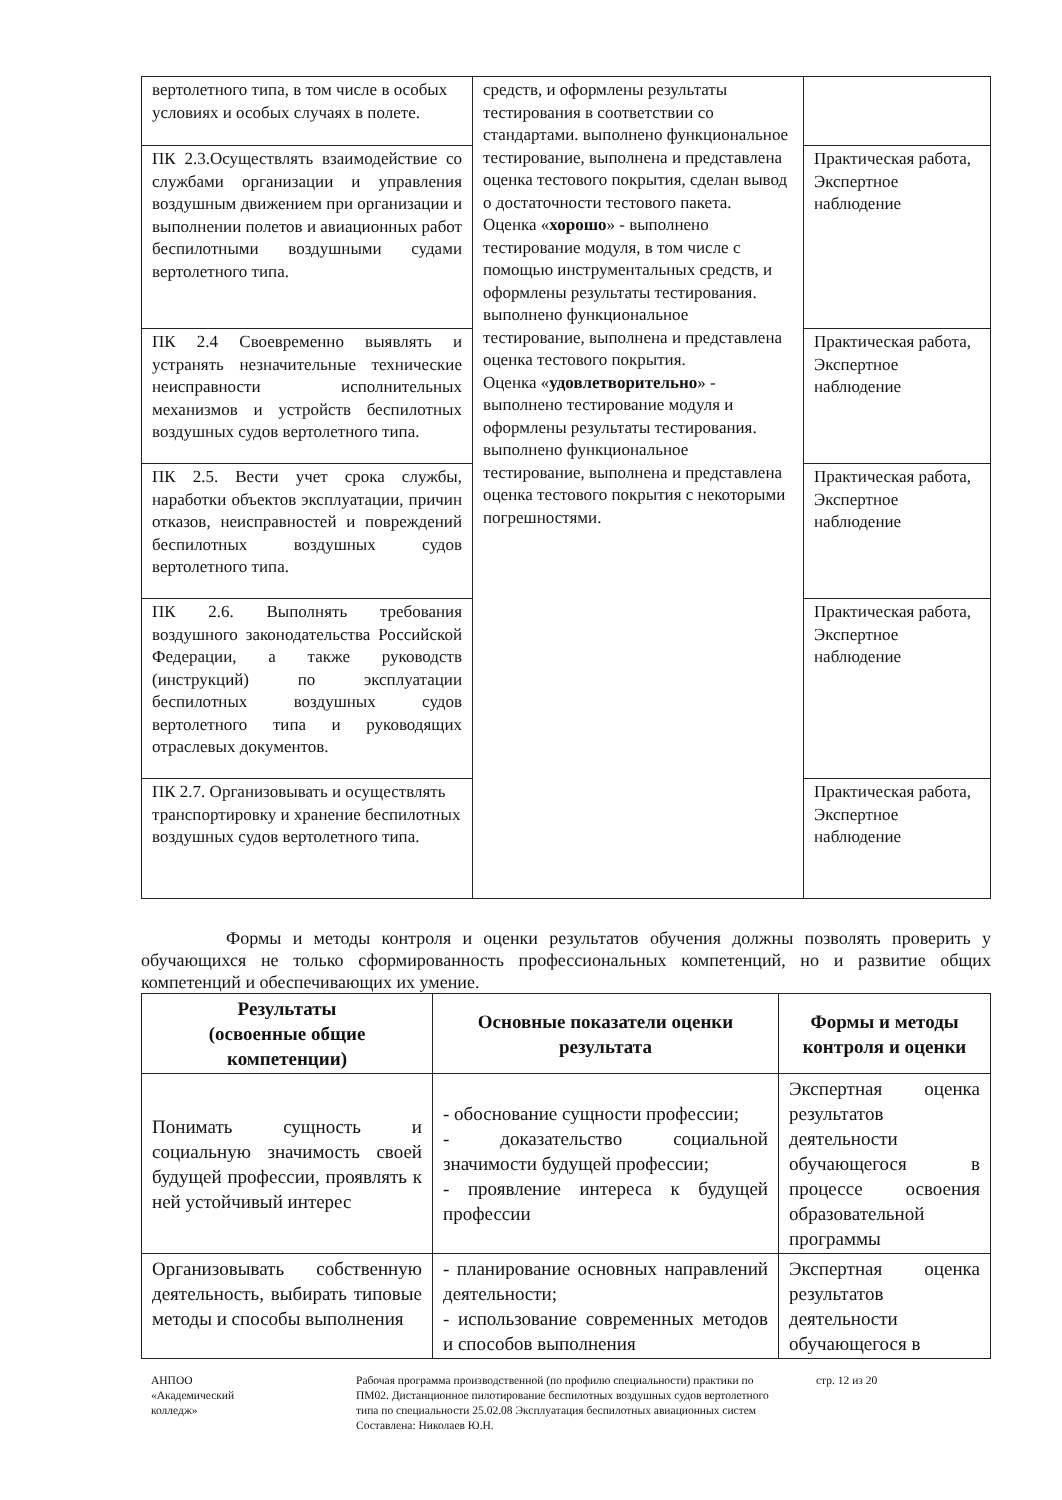| вертолетного типа, в том числе в особых условиях и особых случаях в полете. | средств, и оформлены результаты тестирования в соответствии со стандартами. выполнено функциональное тестирование, выполнена и представлена оценка тестового покрытия, сделан вывод о достаточности тестового пакета. Оценка « хорошо » - выполнено тестирование модуля, в том числе с помощью инструментальных средств, и оформлены результаты тестирования. выполнено функциональное тестирование, выполнена и представлена оценка тестового покрытия. Оценка « удовлетворительно » - выполнено тестирование модуля и оформлены результаты тестирования. выполнено функциональное тестирование, выполнена и представлена оценка тестового покрытия с некоторыми погрешностями. | |
| ПК 2.3.Осуществлять взаимодействие со службами организации и управления воздушным движением при организации и выполнении полетов и авиационных работ беспилотными воздушными судами вертолетного типа. | | Практическая работа, Экспертное наблюдение |
| ПК 2.4 Своевременно выявлять и устранять незначительные технические неисправности исполнительных механизмов и устройств беспилотных воздушных судов вертолетного типа. | | Практическая работа, Экспертное наблюдение |
| ПК 2.5. Вести учет срока службы, наработки объектов эксплуатации, причин отказов, неисправностей и повреждений беспилотных воздушных судов вертолетного типа. | | Практическая работа, Экспертное наблюдение |
| ПК 2.6. Выполнять требования воздушного законодательства Российской Федерации, а также руководств (инструкций) по эксплуатации беспилотных воздушных судов вертолетного типа и руководящих отраслевых документов. | | Практическая работа, Экспертное наблюдение |
| ПК 2.7. Организовывать и осуществлять транспортировку и хранение беспилотных воздушных судов вертолетного типа. | | Практическая работа, Экспертное наблюдение |
Формы и методы контроля и оценки результатов обучения должны позволять проверить у обучающихся не только сформированность профессиональных компетенций, но и развитие общих компетенций и обеспечивающих их умение.
| Результаты (освоенные общие компетенции) | Основные показатели оценки результата | Формы и методы контроля и оценки |
| --- | --- | --- |
| Понимать сущность и социальную значимость своей будущей профессии, проявлять к ней устойчивый интерес | - обоснование сущности профессии; - доказательство социальной значимости будущей профессии; - проявление интереса к будущей профессии | Экспертная оценка результатов деятельности обучающегося в процессе освоения образовательной программы |
| Организовывать собственную деятельность, выбирать типовые методы и способы выполнения | - планирование основных направлений деятельности; - использование современных методов и способов выполнения | Экспертная оценка результатов деятельности обучающегося в |
АНПОО
«Академический
колледж»
Рабочая программа производственной (по профилю специальности) практики по ПМ02. Дистанционное пилотирование беспилотных воздушных судов вертолетного типа по специальности 25.02.08 Эксплуатация беспилотных авиационных систем
Составлена: Николаев Ю.Н.
стр. 12 из 20